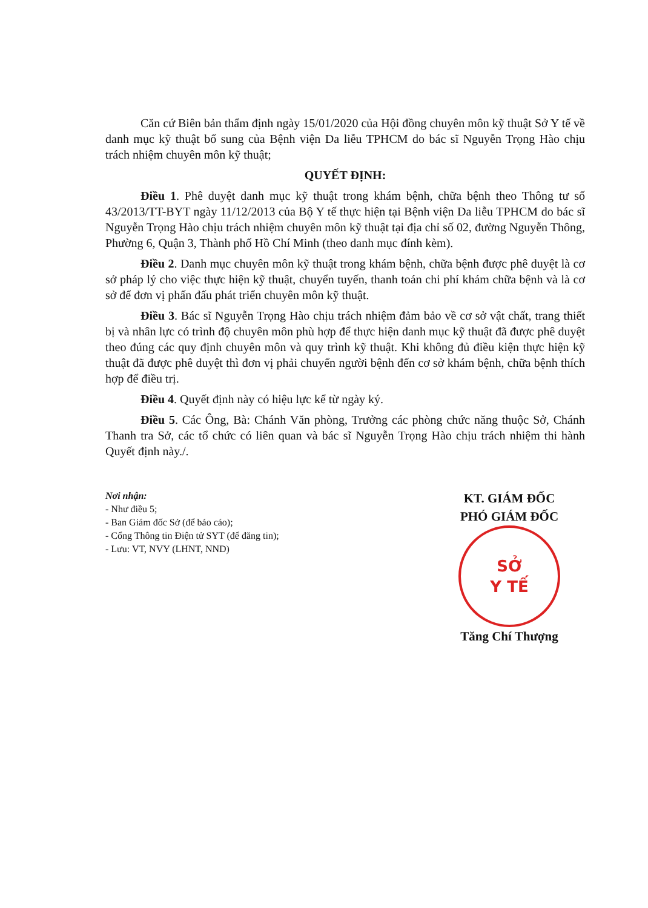Căn cứ Biên bản thẩm định ngày 15/01/2020 của Hội đồng chuyên môn kỹ thuật Sở Y tế về danh mục kỹ thuật bổ sung của Bệnh viện Da liễu TPHCM do bác sĩ Nguyễn Trọng Hào chịu trách nhiệm chuyên môn kỹ thuật;
QUYẾT ĐỊNH:
Điều 1. Phê duyệt danh mục kỹ thuật trong khám bệnh, chữa bệnh theo Thông tư số 43/2013/TT-BYT ngày 11/12/2013 của Bộ Y tế thực hiện tại Bệnh viện Da liễu TPHCM do bác sĩ Nguyễn Trọng Hào chịu trách nhiệm chuyên môn kỹ thuật tại địa chỉ số 02, đường Nguyễn Thông, Phường 6, Quận 3, Thành phố Hồ Chí Minh (theo danh mục đính kèm).
Điều 2. Danh mục chuyên môn kỹ thuật trong khám bệnh, chữa bệnh được phê duyệt là cơ sở pháp lý cho việc thực hiện kỹ thuật, chuyển tuyến, thanh toán chi phí khám chữa bệnh và là cơ sở để đơn vị phấn đấu phát triển chuyên môn kỹ thuật.
Điều 3. Bác sĩ Nguyễn Trọng Hào chịu trách nhiệm đảm bảo về cơ sở vật chất, trang thiết bị và nhân lực có trình độ chuyên môn phù hợp để thực hiện danh mục kỹ thuật đã được phê duyệt theo đúng các quy định chuyên môn và quy trình kỹ thuật. Khi không đủ điều kiện thực hiện kỹ thuật đã được phê duyệt thì đơn vị phải chuyển người bệnh đến cơ sở khám bệnh, chữa bệnh thích hợp để điều trị.
Điều 4. Quyết định này có hiệu lực kể từ ngày ký.
Điều 5. Các Ông, Bà: Chánh Văn phòng, Trưởng các phòng chức năng thuộc Sở, Chánh Thanh tra Sở, các tổ chức có liên quan và bác sĩ Nguyễn Trọng Hào chịu trách nhiệm thi hành Quyết định này./.
Nơi nhận:
- Như điều 5;
- Ban Giám đốc Sở (để báo cáo);
- Cổng Thông tin Điện tử SYT (để đăng tin);
- Lưu: VT, NVY (LHNT, NND)
KT. GIÁM ĐỐC
PHÓ GIÁM ĐỐC
SỞ
Y TẾ
Tăng Chí Thượng